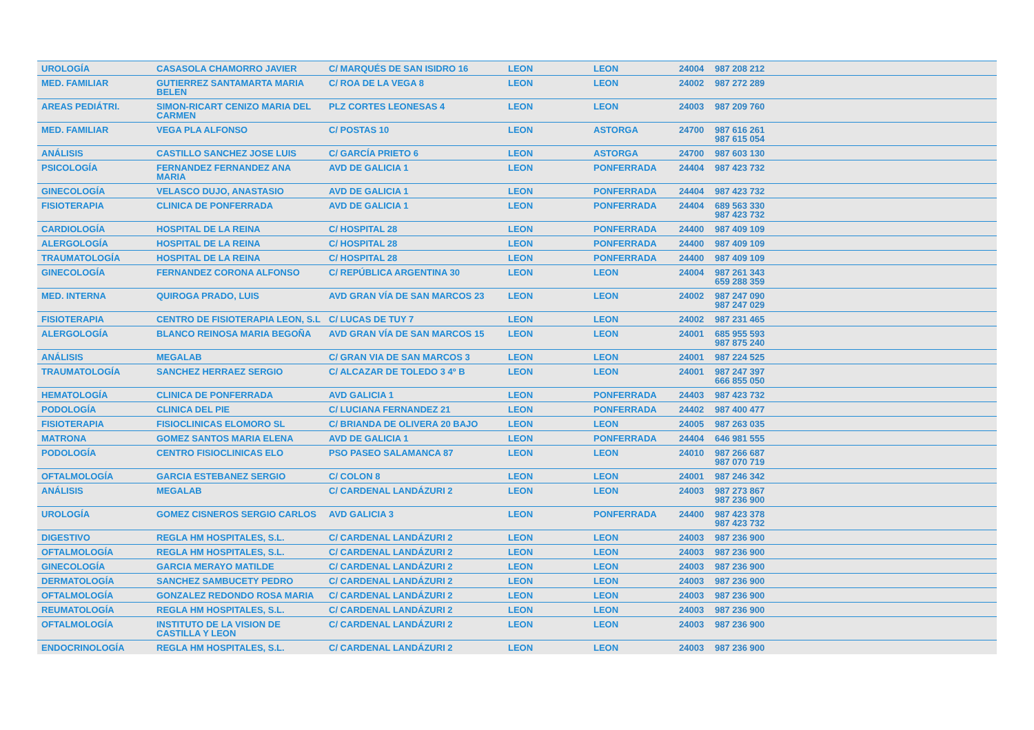| UROLOGÍA | CASASOLA CHAMORRO JAVIER | C/ MARQUÉS DE SAN ISIDRO 16 | LEON | LEON | 24004 | 987 208 212 |
| MED. FAMILIAR | GUTIERREZ SANTAMARTA MARIA BELEN | C/ ROA DE LA VEGA 8 | LEON | LEON | 24002 | 987 272 289 |
| AREAS PEDIÁTRI. | SIMON-RICART CENIZO MARIA DEL CARMEN | PLZ CORTES LEONESAS 4 | LEON | LEON | 24003 | 987 209 760 |
| MED. FAMILIAR | VEGA PLA ALFONSO | C/ POSTAS 10 | LEON | ASTORGA | 24700 | 987 616 261 987 615 054 |
| ANÁLISIS | CASTILLO SANCHEZ JOSE LUIS | C/ GARCÍA PRIETO 6 | LEON | ASTORGA | 24700 | 987 603 130 |
| PSICOLOGÍA | FERNANDEZ FERNANDEZ ANA MARIA | AVD DE GALICIA 1 | LEON | PONFERRADA | 24404 | 987 423 732 |
| GINECOLOGÍA | VELASCO DUJO, ANASTASIO | AVD DE GALICIA 1 | LEON | PONFERRADA | 24404 | 987 423 732 |
| FISIOTERAPIA | CLINICA DE PONFERRADA | AVD DE GALICIA 1 | LEON | PONFERRADA | 24404 | 689 563 330 987 423 732 |
| CARDIOLOGÍA | HOSPITAL DE LA REINA | C/ HOSPITAL 28 | LEON | PONFERRADA | 24400 | 987 409 109 |
| ALERGOLOGÍA | HOSPITAL DE LA REINA | C/ HOSPITAL 28 | LEON | PONFERRADA | 24400 | 987 409 109 |
| TRAUMATOLOGÍA | HOSPITAL DE LA REINA | C/ HOSPITAL 28 | LEON | PONFERRADA | 24400 | 987 409 109 |
| GINECOLOGÍA | FERNANDEZ CORONA ALFONSO | C/ REPÚBLICA ARGENTINA 30 | LEON | LEON | 24004 | 987 261 343 659 288 359 |
| MED. INTERNA | QUIROGA PRADO, LUIS | AVD GRAN VÍA DE SAN MARCOS 23 | LEON | LEON | 24002 | 987 247 090 987 247 029 |
| FISIOTERAPIA | CENTRO DE FISIOTERAPIA LEON, S.L | C/ LUCAS DE TUY 7 | LEON | LEON | 24002 | 987 231 465 |
| ALERGOLOGÍA | BLANCO REINOSA MARIA BEGOÑA | AVD GRAN VÍA DE SAN MARCOS 15 | LEON | LEON | 24001 | 685 955 593 987 875 240 |
| ANÁLISIS | MEGALAB | C/ GRAN VIA DE SAN MARCOS 3 | LEON | LEON | 24001 | 987 224 525 |
| TRAUMATOLOGÍA | SANCHEZ HERRAEZ SERGIO | C/ ALCAZAR DE TOLEDO 3 4º B | LEON | LEON | 24001 | 987 247 397 666 855 050 |
| HEMATOLOGÍA | CLINICA DE PONFERRADA | AVD GALICIA 1 | LEON | PONFERRADA | 24403 | 987 423 732 |
| PODOLOGÍA | CLINICA DEL PIE | C/ LUCIANA FERNANDEZ 21 | LEON | PONFERRADA | 24402 | 987 400 477 |
| FISIOTERAPIA | FISIOCLINICAS ELOMORO SL | C/ BRIANDA DE OLIVERA 20 BAJO | LEON | LEON | 24005 | 987 263 035 |
| MATRONA | GOMEZ SANTOS MARIA ELENA | AVD DE GALICIA 1 | LEON | PONFERRADA | 24404 | 646 981 555 |
| PODOLOGÍA | CENTRO FISIOCLINICAS ELO | PSO PASEO SALAMANCA 87 | LEON | LEON | 24010 | 987 266 687 987 070 719 |
| OFTALMOLOGÍA | GARCIA ESTEBANEZ SERGIO | C/ COLON 8 | LEON | LEON | 24001 | 987 246 342 |
| ANÁLISIS | MEGALAB | C/ CARDENAL LANDÁZURI 2 | LEON | LEON | 24003 | 987 273 867 987 236 900 |
| UROLOGÍA | GOMEZ CISNEROS SERGIO CARLOS | AVD GALICIA 3 | LEON | PONFERRADA | 24400 | 987 423 378 987 423 732 |
| DIGESTIVO | REGLA HM HOSPITALES, S.L. | C/ CARDENAL LANDÁZURI 2 | LEON | LEON | 24003 | 987 236 900 |
| OFTALMOLOGÍA | REGLA HM HOSPITALES, S.L. | C/ CARDENAL LANDÁZURI 2 | LEON | LEON | 24003 | 987 236 900 |
| GINECOLOGÍA | GARCIA MERAYO MATILDE | C/ CARDENAL LANDÁZURI 2 | LEON | LEON | 24003 | 987 236 900 |
| DERMATOLOGÍA | SANCHEZ SAMBUCETY PEDRO | C/ CARDENAL LANDÁZURI 2 | LEON | LEON | 24003 | 987 236 900 |
| OFTALMOLOGÍA | GONZALEZ REDONDO ROSA MARIA | C/ CARDENAL LANDÁZURI 2 | LEON | LEON | 24003 | 987 236 900 |
| REUMATOLOGÍA | REGLA HM HOSPITALES, S.L. | C/ CARDENAL LANDÁZURI 2 | LEON | LEON | 24003 | 987 236 900 |
| OFTALMOLOGÍA | INSTITUTO DE LA VISION DE CASTILLA Y LEON | C/ CARDENAL LANDÁZURI 2 | LEON | LEON | 24003 | 987 236 900 |
| ENDOCRINOLOGÍA | REGLA HM HOSPITALES, S.L. | C/ CARDENAL LANDÁZURI 2 | LEON | LEON | 24003 | 987 236 900 |